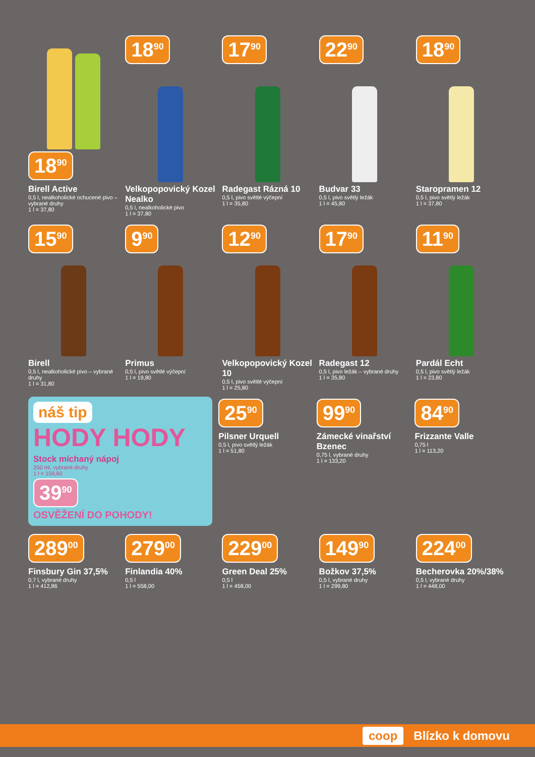18<sup>90</sup>
Birell Active
0,5 l, nealkoholické ochucené pivo – vybrané druhy
1 l = 37,80
18<sup>90</sup>
Velkopopovický Kozel Nealko
0,5 l, nealkoholické pivo
1 l = 37,80
17<sup>90</sup>
Radegast Rázná 10
0,5 l, pivo světlé výčepní
1 l = 35,80
22<sup>90</sup>
Budvar 33
0,5 l, pivo světlý ležák
1 l = 45,80
18<sup>90</sup>
Staropramen 12
0,5 l, pivo světlý ležák
1 l = 37,80
15<sup>90</sup>
Birell
0,5 l, nealkoholické pivo – vybrané druhy
1 l = 31,80
9<sup>90</sup>
Primus
0,5 l, pivo světlé výčepní
1 l = 19,80
12<sup>90</sup>
Velkopopovický Kozel 10
0,5 l, pivo světlé výčepní
1 l = 25,80
17<sup>90</sup>
Radegast 12
0,5 l, pivo ležák – vybrané druhy
1 l = 35,80
11<sup>90</sup>
Pardál Echt
0,5 l, pivo světlý ležák
1 l = 23,80
náš tip
HODY HODY
Stock míchaný nápoj
250 ml, vybrané druhy
1 l = 159,60
39<sup>90</sup>
OSVĚŽENÍ DO POHODY!
25<sup>90</sup>
Pilsner Urquell
0,5 l, pivo světlý ležák
1 l = 51,80
99<sup>90</sup>
Zámecké vinařství Bzenec
0,75 l, vybrané druhy
1 l = 133,20
84<sup>90</sup>
Frizzante Valle
0,75 l
1 l = 113,20
289<sup>00</sup>
Finsbury Gin 37,5%
0,7 l, vybrané druhy
1 l = 412,86
279<sup>00</sup>
Finlandia 40%
0,5 l
1 l = 558,00
229<sup>00</sup>
Green Deal 25%
0,5 l
1 l = 458,00
149<sup>90</sup>
Božkov 37,5%
0,5 l, vybrané druhy
1 l = 299,80
224<sup>00</sup>
Becherovka 20%/38%
0,5 l, vybrané druhy
1 l = 448,00
coop Blízko k domovu